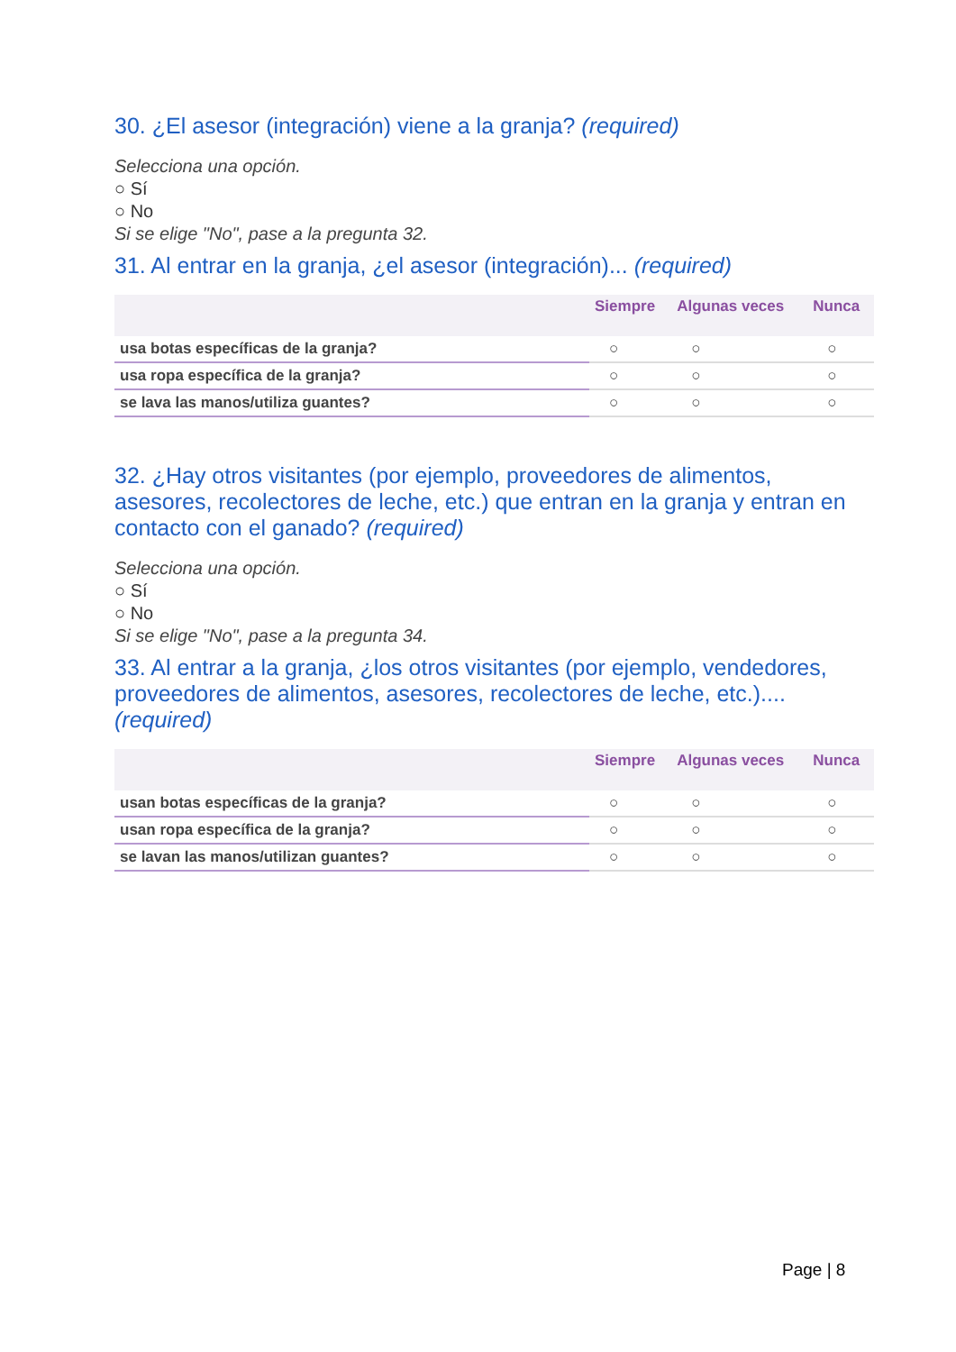30. ¿El asesor (integración) viene a la granja? (required)
Selecciona una opción.
○ Sí
○ No
Si se elige "No", pase a la pregunta 32.
31. Al entrar en la granja, ¿el asesor (integración)... (required)
| | Siempre | Algunas veces | Nunca |
| --- | --- | --- | --- |
| usa botas específicas de la granja? | ○ | ○ | ○ |
| usa ropa específica de la granja? | ○ | ○ | ○ |
| se lava las manos/utiliza guantes? | ○ | ○ | ○ |
32. ¿Hay otros visitantes (por ejemplo, proveedores de alimentos, asesores, recolectores de leche, etc.) que entran en la granja y entran en contacto con el ganado? (required)
Selecciona una opción.
○ Sí
○ No
Si se elige "No", pase a la pregunta 34.
33. Al entrar a la granja, ¿los otros visitantes (por ejemplo, vendedores, proveedores de alimentos, asesores, recolectores de leche, etc.).... (required)
| | Siempre | Algunas veces | Nunca |
| --- | --- | --- | --- |
| usan botas específicas de la granja? | ○ | ○ | ○ |
| usan ropa específica de la granja? | ○ | ○ | ○ |
| se lavan las manos/utilizan guantes? | ○ | ○ | ○ |
Page | 8